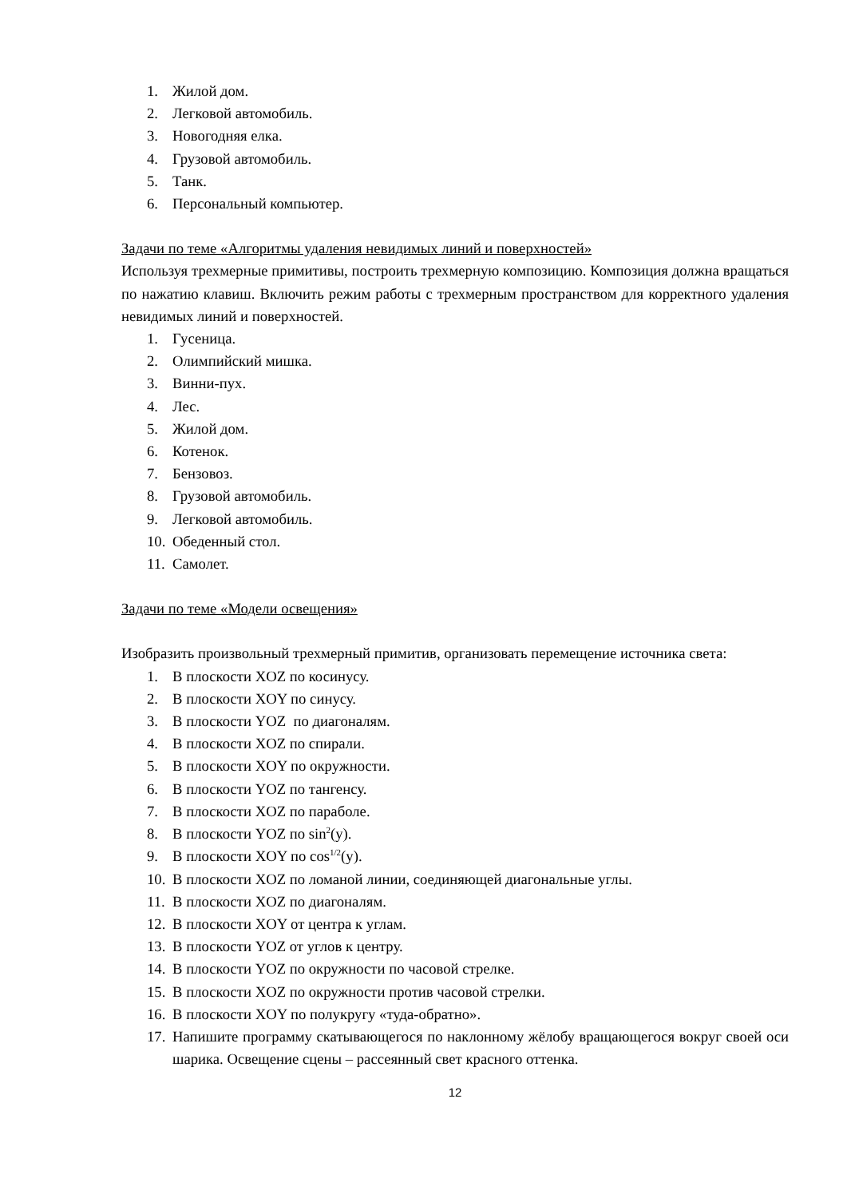1. Жилой дом.
2. Легковой автомобиль.
3. Новогодняя елка.
4. Грузовой автомобиль.
5. Танк.
6. Персональный компьютер.
Задачи по теме «Алгоритмы удаления невидимых линий и поверхностей»
Используя трехмерные примитивы, построить трехмерную композицию. Композиция должна вращаться по нажатию клавиш. Включить режим работы с трехмерным пространством для корректного удаления невидимых линий и поверхностей.
1. Гусеница.
2. Олимпийский мишка.
3. Винни-пух.
4. Лес.
5. Жилой дом.
6. Котенок.
7. Бензовоз.
8. Грузовой автомобиль.
9. Легковой автомобиль.
10. Обеденный стол.
11. Самолет.
Задачи по теме «Модели освещения»
Изобразить произвольный трехмерный примитив, организовать перемещение источника света:
1. В плоскости XOZ по косинусу.
2. В плоскости XOY по синусу.
3. В плоскости YOZ по диагоналям.
4. В плоскости XOZ по спирали.
5. В плоскости XOY по окружности.
6. В плоскости YOZ по тангенсу.
7. В плоскости XOZ по параболе.
8. В плоскости YOZ по sin<sup>2</sup>(y).
9. В плоскости XOY по cos<sup>1/2</sup>(y).
10. В плоскости XOZ по ломаной линии, соединяющей диагональные углы.
11. В плоскости XOZ по диагоналям.
12. В плоскости XOY от центра к углам.
13. В плоскости YOZ от углов к центру.
14. В плоскости YOZ по окружности по часовой стрелке.
15. В плоскости XOZ по окружности против часовой стрелки.
16. В плоскости XOY по полукругу «туда-обратно».
17. Напишите программу скатывающегося по наклонному жёлобу вращающегося вокруг своей оси шарика. Освещение сцены – рассеянный свет красного оттенка.
12